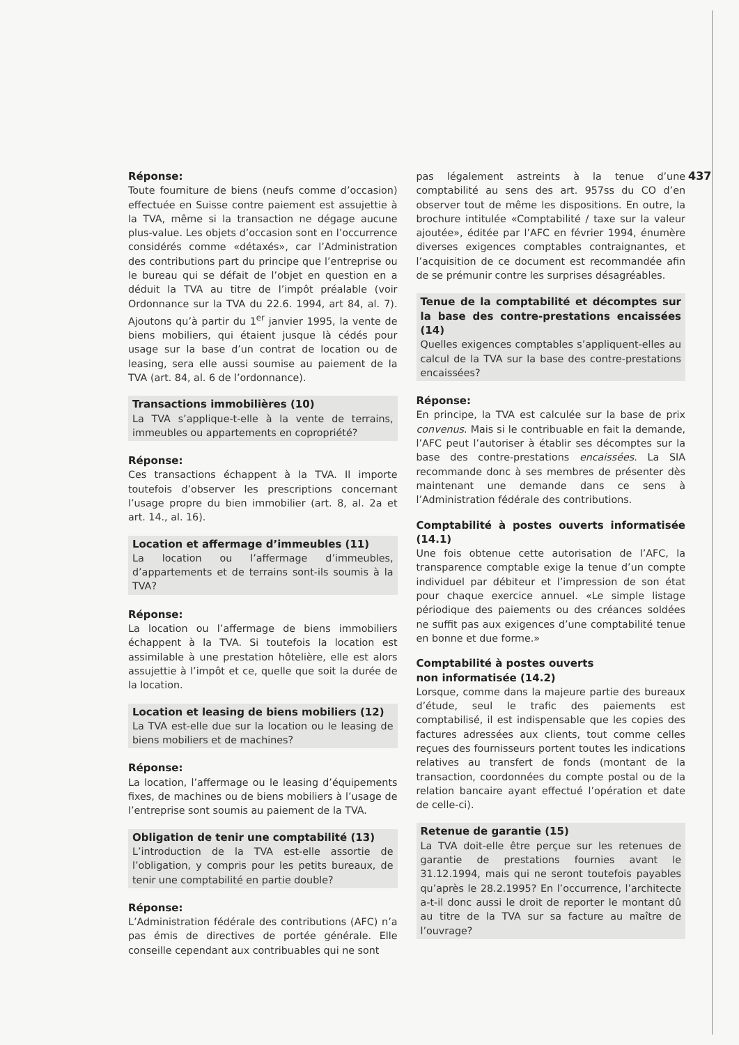437
Réponse:
Toute fourniture de biens (neufs comme d’occasion) effectuée en Suisse contre paiement est assujettie à la TVA, même si la transaction ne dégage aucune plus-value. Les objets d’occasion sont en l’occurrence considérés comme «détaxés», car l’Administration des contributions part du principe que l’entreprise ou le bureau qui se défait de l’objet en question en a déduit la TVA au titre de l’impôt préalable (voir Ordonnance sur la TVA du 22.6. 1994, art 84, al. 7). Ajoutons qu’à partir du 1<sup>er</sup> janvier 1995, la vente de biens mobiliers, qui étaient jusque là cédés pour usage sur la base d’un contrat de location ou de leasing, sera elle aussi soumise au paiement de la TVA (art. 84, al. 6 de l’ordonnance).
Transactions immobilières (10)
La TVA s’applique-t-elle à la vente de terrains, immeubles ou appartements en copropriété?
Réponse:
Ces transactions échappent à la TVA. Il importe toutefois d’observer les prescriptions concernant l’usage propre du bien immobilier (art. 8, al. 2a et art. 14., al. 16).
Location et affermage d’immeubles (11)
La location ou l’affermage d’immeubles, d’appartements et de terrains sont-ils soumis à la TVA?
Réponse:
La location ou l’affermage de biens immobiliers échappent à la TVA. Si toutefois la location est assimilable à une prestation hôtelière, elle est alors assujettie à l’impôt et ce, quelle que soit la durée de la location.
Location et leasing de biens mobiliers (12)
La TVA est-elle due sur la location ou le leasing de biens mobiliers et de machines?
Réponse:
La location, l’affermage ou le leasing d’équipements fixes, de machines ou de biens mobiliers à l’usage de l’entreprise sont soumis au paiement de la TVA.
Obligation de tenir une comptabilité (13)
L’introduction de la TVA est-elle assortie de l’obligation, y compris pour les petits bureaux, de tenir une comptabilité en partie double?
Réponse:
L’Administration fédérale des contributions (AFC) n’a pas émis de directives de portée générale. Elle conseille cependant aux contribuables qui ne sont
pas légalement astreints à la tenue d’une comptabilité au sens des art. 957ss du CO d’en observer tout de même les dispositions. En outre, la brochure intitulée «Comptabilité / taxe sur la valeur ajoutée», éditée par l’AFC en février 1994, énumère diverses exigences comptables contraignantes, et l’acquisition de ce document est recommandée afin de se prémunir contre les surprises désagréables.
Tenue de la comptabilité et décomptes sur la base des contre-prestations encaissées (14)
Quelles exigences comptables s’appliquent-elles au calcul de la TVA sur la base des contre-prestations encaissées?
Réponse:
En principe, la TVA est calculée sur la base de prix convenus. Mais si le contribuable en fait la demande, l’AFC peut l’autoriser à établir ses décomptes sur la base des contre-prestations encaissées. La SIA recommande donc à ses membres de présenter dès maintenant une demande dans ce sens à l’Administration fédérale des contributions.
Comptabilité à postes ouverts informatisée (14.1)
Une fois obtenue cette autorisation de l’AFC, la transparence comptable exige la tenue d’un compte individuel par débiteur et l’impression de son état pour chaque exercice annuel. «Le simple listage périodique des paiements ou des créances soldées ne suffit pas aux exigences d’une comptabilité tenue en bonne et due forme.»
Comptabilité à postes ouverts
non informatisée (14.2)
Lorsque, comme dans la majeure partie des bureaux d’étude, seul le trafic des paiements est comptabilisé, il est indispensable que les copies des factures adressées aux clients, tout comme celles reçues des fournisseurs portent toutes les indications relatives au transfert de fonds (montant de la transaction, coordonnées du compte postal ou de la relation bancaire ayant effectué l’opération et date de celle-ci).
Retenue de garantie (15)
La TVA doit-elle être perçue sur les retenues de garantie de prestations fournies avant le 31.12.1994, mais qui ne seront toutefois payables qu’après le 28.2.1995? En l’occurrence, l’architecte a-t-il donc aussi le droit de reporter le montant dû au titre de la TVA sur sa facture au maître de l’ouvrage?